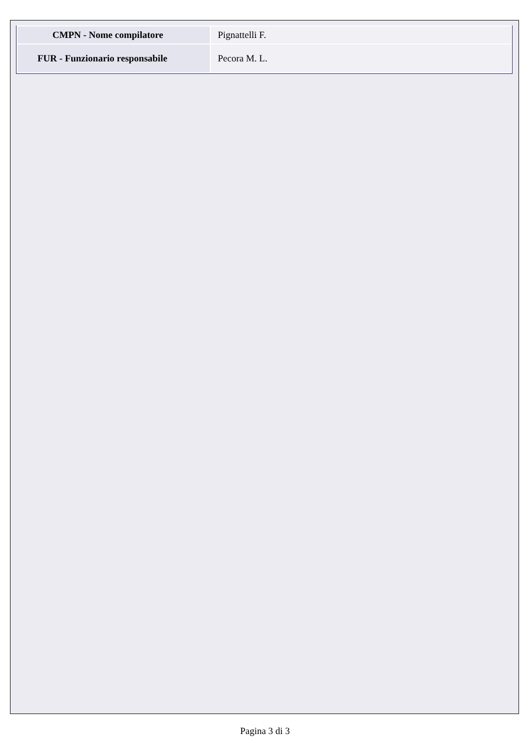| CMPN - Nome compilatore | Pignattelli F. |
| FUR - Funzionario responsabile | Pecora M. L. |
Pagina 3 di 3